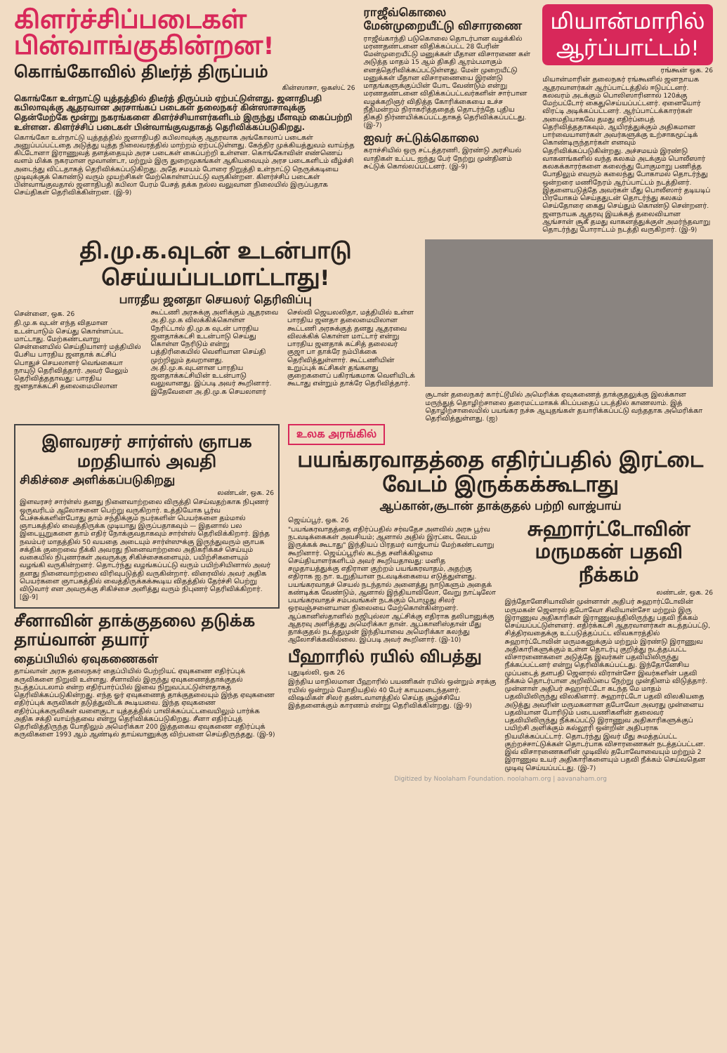கிளர்ச்சிப்படைகள் பின்வாங்குகின்றன!
கொங்கோவில் திடீர்த் திருப்பம்
கின்ஸாசா, ஒகஸ்ட் 26
கொங்கோ உள்நாட்டு யுத்தத்தில் திடீர்த் திருப்பம் ஏற்பட்டுள்ளது. ஜனாதிபதி கபிலாவுக்கு ஆதரவான அரசாங்கப் படைகள் தலைநகர் கின்ஸாசாவுக்கு தென்மேற்கே மூன்று நகரங்களை கிளர்ச்சியாளர்களிடம் இருந்து மீளவும் கைப்பற்றி உள்ளன. கிளர்ச்சிப் படைகள் பின்வாங்குவதாகத் தெரிவிக்கப்படுகிறது.
கொங்கோ உள்நாட்டு யுத்தத்தில் ஜனாதிபதி கபிலாவுக்கு ஆதரவாக அங்கோலாப் படைகள் அனுப்பப்பட்டதை அடுத்து யுத்த நிலைவரத்தில் மாற்றம் ஏற்பட்டுள்ளது. கேந்திர முக்கியத்துவம் வாய்ந்த கிட்டோனா இராணுவத் தளத்தையும் அரச படைகள் கைப்பற்றி உள்ளன. கொங்கோவின் எண்ணெய் வளம் மிக்க நகரமான மூவாண்டா, மற்றும் இரு துறைமுகங்கள் ஆகியவையும் அரச படைகளிடம் வீழ்ச்சி அடைந்து விட்டதாகத் தெரிவிக்கப்படுகிறது. அதே சமயம் போரை நிறுத்தி உள்நாட்டு நெருக்கடியை முடிவுக்குக் கொண்டு வரும் முயற்சிகள் மேற்கொள்ளப்பட்டு வருகின்றன. கிளர்ச்சிப் படைகள் பின்வாங்குவதால் ஜனாதிபதி கபிலா பேரம் பேசத் தக்க நல்ல வலுவான நிலையில் இருப்பதாக செய்திகள் தெரிவிக்கின்றன. (இ-9)
ராஜீவ்கொலை மேன்முறையீட்டு விசாரணை
ராஜீவ்காந்தி படுகொலை தொடர்பான வழக்கில் மரணதண்டனை விதிக்கப்பட்ட 28 பேரின் மேன்முறையீட்டு மனுக்கள் மீதான விசாரணை கள் அடுத்த மாதம் 15 ஆம் திகதி ஆரம்பமாகும் எனத்தெரிவிக்கப்பட்டுள்ளது. மேன் முறையீட்டு மனுக்கள் மீதான விசாரணையை இரண்டு மாதங்களுக்குப்பின் போட வேண்டும் என்று மரணதண்டனை விதிக்கப்பட்டவர்களின் சார்பான வழக்கறிஞர் விதித்த கோரிக்கையை உச்ச நீதிமன்றம் நிராகரித்ததைத் தொடர்ந்தே புதிய திகதி நிர்ணயிக்கப்பட்டதாகத் தெரிவிக்கப்பட்டது. (இ-7)
ஐவர் சுட்டுக்கொலை
கராச்சியில் ஒரு சட்டத்தரணி, இரண்டு அரசியல் வாதிகள் உட்பட ஐந்து பேர் நேற்று முன்தினம் சுட்டுக் கொல்லப்பட்டனர். (இ-9)
மியான்மாரில் ஆர்ப்பாட்டம்!
ரங்கூன் ஒக. 26
மியான்மாரின் தலைநகர் ரங்கூனில் ஜனநாயக ஆதரவாளர்கள் ஆர்ப்பாட்டத்தில் ஈடுபட்டனர். கலவரம் அடக்கும் பொலிஸாரினால் 120க்கு மேற்பட்டோர் கைதுசெய்யப்பட்டனர். ஏனையோர் விரட்டி அடிக்கப்பட்டனர். ஆர்ப்பாட்டக்காரர்கள் அமைதியாகவே தமது எதிர்ப்பைத் தெரிவித்ததாகவும், ஆயிரத்துக்கும் அதிகமான பார்வையாளர்கள் அவர்களுக்கு உற்சாகமூட்டிக் கொண்டிருந்தார்கள் எனவும் தெரிவிக்கப்படுகின்றது. அச்சமயம் இரண்டு வாகனங்களில் வந்த கலகம் அடக்கும் பொலீஸார் கலகக்காரர்களை கலைந்து போகுமாறு பணித்த போதிலும் எவரும் கலைந்து போகாமல் தொடர்ந்து ஒன்றரை மணிநேரம் ஆர்ப்பாட்டம் நடத்தினர். இதனையடுத்தே அவர்கள் மீது பொலீஸார் தடியடிப் பிரயோகம் செய்ததுடன் தொடர்ந்து கலகம் செய்தோரை கைது செய்தும் கொண்டு சென்றனர். ஜனநாயக ஆதரவு இயக்கத் தலைவியான ஆங்சான் சூகீ தமது வாகனத்துக்குள் அமர்ந்தவாறு தொடர்ந்து போராட்டம் நடத்தி வருகிறார். (இ-9)
தி.மு.க.வுடன் உடன்பாடு செய்யப்படமாட்டாது!
பாரதீய ஜனதா செயலர் தெரிவிப்பு
சென்னை, ஒக. 26
தி.மு.க வுடன் எந்த விதமான உடன்பாடும் செய்து கொள்ளப்பட மாட்டாது. மேற்கண்டவாறு சென்னையில் செய்தியாளர் மத்தியில் பேசிய பாரதிய ஜனதாக் கட்சிப் பொதுச் செயலாளர் வெங்கையா நாயுடு தெரிவித்தார். அவர் மேலும் தெரிவித்ததாவது: பாரதிய ஜனதாக்கட்சி தலைமையிலான கூட்டணி அரசுக்கு அளிக்கும் ஆதரவை அ.தி.மு.க விலக்கிக்கொள்ள நேரிட்டால் தி.மு.க வுடன் பாரதிய ஜனதாக்கட்சி உடன்பாடு செய்து கொள்ள நேரிடும் என்று பத்திரிகையில் வெளியான செய்தி முற்றிலும் தவறானது. அ.தி.மு.க.வுடனான பாரதிய ஜனதாக்கட்சியின் உடன்பாடு வலுவானது. இப்படி அவர் கூறினார். இதேவேளை அ.தி.மு.க செயலாளர் செல்வி ஜெயலலிதா, மத்தியில் உள்ள பாரதிய ஜனதா தலைமையிலான கூட்டணி அரசுக்குத் தனது ஆதரவை விலக்கிக் கொள்ள மாட்டார் என்று பாரதிய ஜனதாக் கட்சித் தலைவர் குஜா பா தாக்ரே நம்பிக்கை தெரிவித்துள்ளார். கூட்டணியின் உறுப்புக் கட்சிகள் தங்களது குறைகளைப் பகிரங்கமாக வெளியிடக் கூடாது என்றும் தாக்ரே தெரிவித்தார்.
சூடான் தலைநகர் கார்ட்டூமில் அமெரிக்க ஏவுகணைத் தாக்குதலுக்கு இலக்கான மருந்துத் தொழிற்சாலை தரைமட்டமாகக் கிடப்பதைப் படத்தில் காணலாம். இத் தொழிற்சாலையில் பயங்கர நச்சு ஆயுதங்கள் தயாரிக்கப்பட்டு வந்ததாக அமெரிக்கா தெரிவித்துள்ளது. (ஐ)
இளவரசர் சார்ள்ஸ் ஞாபக மறதியால் அவதி
சிகிச்சை அளிக்கப்படுகிறது
லண்டன், ஒக. 26
இளவரசர் சார்ள்ஸ் தனது நினைவாற்றலை விருத்தி செய்வதற்காக நிபுணர் ஒருவரிடம் ஆலோசனை பெற்று வருகிறார். உத்தியோக பூர்வ பேச்சுக்களின்போது தாம் சந்திக்கும் நபர்களின் பெயர்களை தம்மால் ஞாபகத்தில் வைத்திருக்க முடியாது இருப்பதாகவும் — இதனால் பல இடையூறுகளை தாம் எதிர் நோக்குவதாகவும் சார்ள்ஸ் தெரிவிக்கிறார். இந்த நவம்பர் மாதத்தில் 50 வயதை அடையும் சார்ள்ஸுக்கு இருந்துவரும் ஞாபக சக்திக் குறைவை நீக்கி அவரது நினைவாற்றலை அதிகரிக்கச் செய்யும் வகையில் நிபுணர்கள் அவருக்கு சிகிச்சைகளையும், பயிற்சிகளையும் வழங்கி வருகின்றனர். தொடர்ந்து வழங்கப்பட்டு வரும் பயிற்சியினால் அவர் தனது நினைவாற்றலை விரிவுபடுத்தி வருகின்றார். விரைவில் அவர் அதிக பெயர்களை ஞாபகத்தில் வைத்திருக்கக்கூடிய விதத்தில் தேர்ச்சி பெற்று விடுவார் என அவருக்கு சிகிச்சை அளித்து வரும் நிபுணர் தெரிவிக்கிறார். [இ-9]
சீனாவின் தாக்குதலை தடுக்க தாய்வான் தயார்
தைப்பியில் ஏவுகணைகள்
தாய்வான் அரசு தலைநகர் தைப்பியில் பேற்றியட் ஏவுகணை எதிர்ப்புக் கருவிகளை நிறுவி உள்ளது. சீனாவில் இருந்து ஏவுகணைத்தாக்குதல் நடத்தப்படலாம் என்ற எதிர்பார்ப்பில் இவை நிறுவப்பட்டுள்ளதாகத் தெரிவிக்கப்படுகின்றது. எந்த ஓர் ஏவுகணைத் தாக்குதலையும் இந்த ஏவுகணை எதிர்ப்புக் கருவிகள் தடுத்துவிடக் கூடியவை. இந்த ஏவுகணை எதிர்ப்புக்கருவிகள் வளைகுடா யுத்தத்தில் பாவிக்கப்பட்டவையிலும் பார்க்க அதிக சக்தி வாய்ந்தவை என்று தெரிவிக்கப்படுகிறது. சீனா எதிர்ப்புத் தெரிவித்திருந்த போதிலும் அமெரிக்கா 200 இத்தகைய ஏவுகணை எதிர்ப்புக் கருவிகளை 1993 ஆம் ஆண்டில் தாய்வானுக்கு விற்பனை செய்திருந்தது. (இ-9)
உலக அரங்கில்
பயங்கரவாதத்தை எதிர்ப்பதில் இரட்டை வேடம் இருக்கக்கூடாது
ஆப்கான்,சூடான் தாக்குதல் பற்றி வாஜ்பாய்
ஜெய்ப்பூர், ஒக. 26
"பயங்கரவாதத்தை எதிர்ப்பதில் சர்வதேச அளவில் அரசு பூர்வ நடவடிக்கைகள் அவசியம்; ஆனால் அதில் இரட்டை வேடம் இருக்கக் கூடாது" இந்தியப் பிரதமர் வாஜ்பாய் மேற்கண்டவாறு கூறினார். ஜெய்ப்பூரில் கடந்த சனிக்கிழமை செய்தியாளர்களிடம் அவர் கூறியதாவது: மனித சமுதாயத்துக்கு எதிரான குற்றம் பயங்கரவாதம், அதற்கு எதிராக ஐ.நா. உறுதியான நடவடிக்கையை எடுத்துள்ளது. பயங்கரவாதச் செயல் நடந்தால் அனைத்து நாடுகளும் அதைக் கண்டிக்க வேண்டும், ஆனால் இந்தியாவிலோ, வேறு நாட்டிலோ பயங்கரவாதச் சம்பவங்கள் நடக்கும் பொழுது சிலர் ஒரவஞ்சனையான நிலையை மேற்கொள்கின்றனர். ஆப்கானிஸ்தானில் நஜிபுல்லா ஆட்சிக்கு எதிராக தலிபானுக்கு ஆதரவு அளித்தது அமெரிக்கா தான். ஆப்கானிஸ்தான் மீது தாக்குதல் நடத்துமுன் இந்தியாவை அமெரிக்கா கலந்து ஆலோசிக்கவில்லை. இப்படி அவர் கூறினார். (இ-10)
பீஹாரில் ரயில் விபத்து
புதுடில்லி, ஒக 26
இந்திய மாநிலமான பீஹாரில் பயணிகள் ரயில் ஒன்றும் சரக்கு ரயில் ஒன்றும் மோதியதில் 40 பேர் காயமடைந்தனர். விஷமிகள் சிலர் தண்டவாளத்தில் செய்த சூழ்ச்சியே இத்தனைக்கும் காரணம் என்று தெரிவிக்கின்றது. (இ-9)
சுஹார்ட்டோவின் மருமகன் பதவி நீக்கம்
லண்டன், ஒக. 26
இந்தோனேசியாவின் முன்னாள் அதிபர் சுஹார்ட்டோவின் மருமகன் ஜெனரல் தபோவோ சிவியான்சோ மற்றும் இரு இராணுவ அதிகாரிகள் இராணுவத்திலிருந்து பதவி நீக்கம் செய்யப்பட்டுள்ளனர். எதிர்க்கட்சி ஆதரவாளர்கள் கடத்தப்பட்டு, சித்திரவதைக்கு உட்படுத்தப்பட்ட விவகாரத்தில் சுஹார்ட்டோவின் மருமகனுக்கும் மற்றும் இரண்டு இராணுவ அதிகாரிகளுக்கும் உள்ள தொடர்பு குறித்து நடத்தப்பட்ட விசாரணைகளை அடுத்தே இவர்கள் பதவியிலிருந்து நீக்கப்பட்டனர் என்று தெரிவிக்கப்பட்டது. இந்தோனேசிய முப்படைத் தளபதி ஜெனரல் விரான்சோ இவர்களின் பதவி நீக்கம் தொடர்பான அறிவிப்பை நேற்று முன்தினம் விடுத்தார். முன்னாள் அதிபர் சுஹார்ட்டோ கடந்த மே மாதம் பதவியிலிருந்து விலகினார். சுஹார்ட்டோ பதவி விலகியதை அடுத்து அவரின் மருமகனான தபோவோ அவரது முன்னைய பதவியான போரிடும் படையணிகளின் தலைவர் பதவியிலிருந்து நீக்கப்பட்டு இராணுவ அதிகாரிகளுக்குப் பயிற்சி அளிக்கும் கல்லூரி ஒன்றின் அதிபராக நியமிக்கப்பட்டார். தொடர்ந்து இவர் மீது சுமத்தப்பட்ட குற்றச்சாட்டுக்கள் தொடர்பாக விசாரணைகள் நடத்தப்பட்டன. இவ் விசாரணைகளின் முடிவில் தபோவோவையும் மற்றும் 2 இராணுவ உயர் அதிகாரிகளையும் பதவி நீக்கம் செய்வதென முடிவு செய்யப்பட்டது. (இ-7)
Digitized by Noolaham Foundation. noolaham.org | aavanaham.org